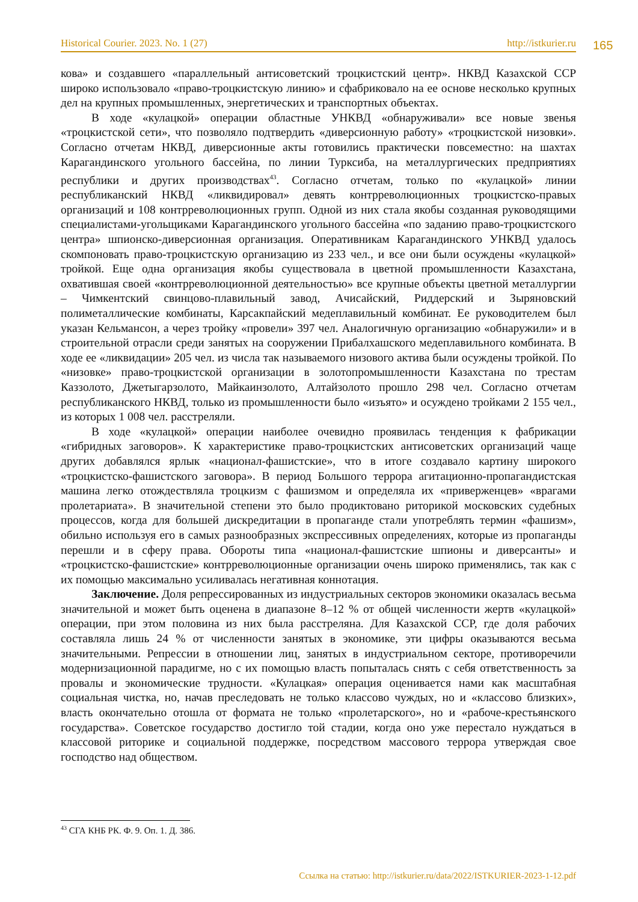Historical Courier. 2023. No. 1 (27) http://istkurier.ru 165
кова» и создавшего «параллельный антисоветский троцкистский центр». НКВД Казахской ССР широко использовало «право-троцкистскую линию» и сфабриковало на ее основе несколько крупных дел на крупных промышленных, энергетических и транспортных объектах.
В ходе «кулацкой» операции областные УНКВД «обнаруживали» все новые звенья «троцкистской сети», что позволяло подтвердить «диверсионную работу» «троцкистской низовки». Согласно отчетам НКВД, диверсионные акты готовились практически повсеместно: на шахтах Карагандинского угольного бассейна, по линии Турксиба, на металлургических предприятиях республики и других производствах<sup>43</sup>. Согласно отчетам, только по «кулацкой» линии республиканский НКВД «ликвидировал» девять контрреволюционных троцкистско-правых организаций и 108 контрреволюционных групп. Одной из них стала якобы созданная руководящими специалистами-угольщиками Карагандинского угольного бассейна «по заданию право-троцкистского центра» шпионско-диверсионная организация. Оперативникам Карагандинского УНКВД удалось скомпоновать право-троцкистскую организацию из 233 чел., и все они были осуждены «кулацкой» тройкой. Еще одна организация якобы существовала в цветной промышленности Казахстана, охватившая своей «контрреволюционной деятельностью» все крупные объекты цветной металлургии – Чимкентский свинцово-плавильный завод, Ачисайский, Риддерский и Зыряновский полиметаллические комбинаты, Карсакпайский медеплавильный комбинат. Ее руководителем был указан Кельмансон, а через тройку «провели» 397 чел. Аналогичную организацию «обнаружили» и в строительной отрасли среди занятых на сооружении Прибалхашского медеплавильного комбината. В ходе ее «ликвидации» 205 чел. из числа так называемого низового актива были осуждены тройкой. По «низовке» право-троцкистской организации в золотопромышленности Казахстана по трестам Каззолото, Джетыгарзолото, Майкаинзолото, Алтайзолото прошло 298 чел. Согласно отчетам республиканского НКВД, только из промышленности было «изъято» и осуждено тройками 2 155 чел., из которых 1 008 чел. расстреляли.
В ходе «кулацкой» операции наиболее очевидно проявилась тенденция к фабрикации «гибридных заговоров». К характеристике право-троцкистских антисоветских организаций чаще других добавлялся ярлык «национал-фашистские», что в итоге создавало картину широкого «троцкистско-фашистского заговора». В период Большого террора агитационно-пропагандистская машина легко отождествляла троцкизм с фашизмом и определяла их «приверженцев» «врагами пролетариата». В значительной степени это было продиктовано риторикой московских судебных процессов, когда для большей дискредитации в пропаганде стали употреблять термин «фашизм», обильно используя его в самых разнообразных экспрессивных определениях, которые из пропаганды перешли и в сферу права. Обороты типа «национал-фашистские шпионы и диверсанты» и «троцкистско-фашистские» контрреволюционные организации очень широко применялись, так как с их помощью максимально усиливалась негативная коннотация.
Заключение. Доля репрессированных из индустриальных секторов экономики оказалась весьма значительной и может быть оценена в диапазоне 8–12 % от общей численности жертв «кулацкой» операции, при этом половина из них была расстреляна. Для Казахской ССР, где доля рабочих составляла лишь 24 % от численности занятых в экономике, эти цифры оказываются весьма значительными. Репрессии в отношении лиц, занятых в индустриальном секторе, противоречили модернизационной парадигме, но с их помощью власть попыталась снять с себя ответственность за провалы и экономические трудности. «Кулацкая» операция оценивается нами как масштабная социальная чистка, но, начав преследовать не только классово чуждых, но и «классово близких», власть окончательно отошла от формата не только «пролетарского», но и «рабоче-крестьянского государства». Советское государство достигло той стадии, когда оно уже перестало нуждаться в классовой риторике и социальной поддержке, посредством массового террора утверждая свое господство над обществом.
<sup>43</sup> СГА КНБ РК. Ф. 9. Оп. 1. Д. 386.
Ссылка на статью: http://istkurier.ru/data/2022/ISTKURIER-2023-1-12.pdf